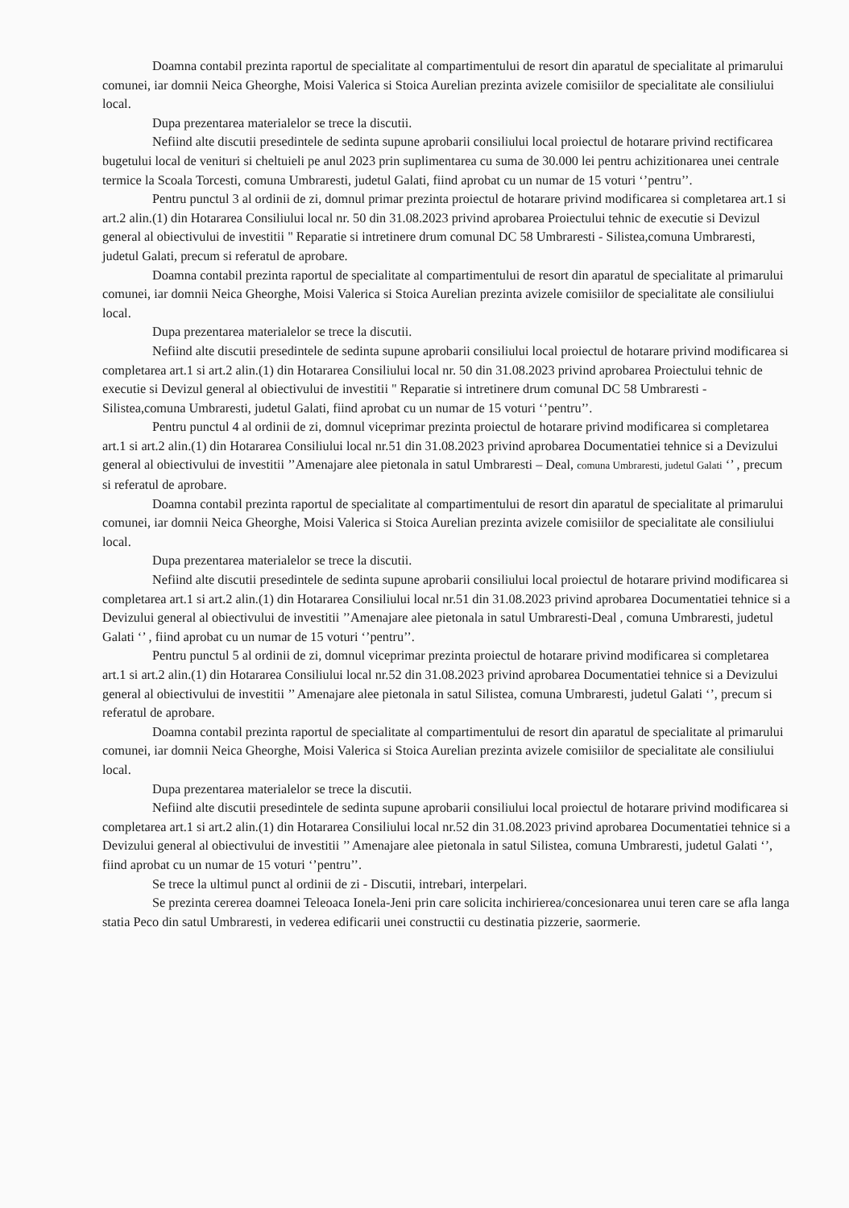Doamna contabil prezinta raportul de specialitate al compartimentului de resort din aparatul de specialitate al primarului comunei, iar domnii Neica Gheorghe, Moisi Valerica si Stoica Aurelian prezinta avizele comisiilor de specialitate ale consiliului local.
Dupa prezentarea materialelor se trece la discutii.
Nefiind alte discutii presedintele de sedinta supune aprobarii consiliului local proiectul de hotarare privind rectificarea bugetului local de venituri si cheltuieli pe anul 2023 prin suplimentarea cu suma de 30.000 lei pentru achizitionarea unei centrale termice la Scoala Torcesti, comuna Umbraresti, judetul Galati, fiind aprobat cu un numar de 15 voturi ‘’pentru’’.
Pentru punctul 3 al ordinii de zi, domnul primar prezinta proiectul de hotarare privind modificarea si completarea art.1 si art.2 alin.(1) din Hotararea Consiliului local nr. 50 din 31.08.2023 privind aprobarea Proiectului tehnic de executie si Devizul general al obiectivului de investitii " Reparatie si intretinere drum comunal DC 58 Umbraresti - Silistea,comuna Umbraresti, judetul Galati, precum si referatul de aprobare.
Doamna contabil prezinta raportul de specialitate al compartimentului de resort din aparatul de specialitate al primarului comunei, iar domnii Neica Gheorghe, Moisi Valerica si Stoica Aurelian prezinta avizele comisiilor de specialitate ale consiliului local.
Dupa prezentarea materialelor se trece la discutii.
Nefiind alte discutii presedintele de sedinta supune aprobarii consiliului local proiectul de hotarare privind modificarea si completarea art.1 si art.2 alin.(1) din Hotararea Consiliului local nr. 50 din 31.08.2023 privind aprobarea Proiectului tehnic de executie si Devizul general al obiectivului de investitii " Reparatie si intretinere drum comunal DC 58 Umbraresti - Silistea,comuna Umbraresti, judetul Galati, fiind aprobat cu un numar de 15 voturi ‘’pentru’’.
Pentru punctul 4 al ordinii de zi, domnul viceprimar prezinta proiectul de hotarare privind modificarea si completarea art.1 si art.2 alin.(1) din Hotararea Consiliului local nr.51 din 31.08.2023 privind aprobarea Documentatiei tehnice si a Devizului general al obiectivului de investitii ’’Amenajare alee pietonala in satul Umbraresti – Deal, comuna Umbraresti, judetul Galati ‘’ , precum si referatul de aprobare.
Doamna contabil prezinta raportul de specialitate al compartimentului de resort din aparatul de specialitate al primarului comunei, iar domnii Neica Gheorghe, Moisi Valerica si Stoica Aurelian prezinta avizele comisiilor de specialitate ale consiliului local.
Dupa prezentarea materialelor se trece la discutii.
Nefiind alte discutii presedintele de sedinta supune aprobarii consiliului local proiectul de hotarare privind modificarea si completarea art.1 si art.2 alin.(1) din Hotararea Consiliului local nr.51 din 31.08.2023 privind aprobarea Documentatiei tehnice si a Devizului general al obiectivului de investitii ’’Amenajare alee pietonala in satul Umbraresti-Deal , comuna Umbraresti, judetul Galati ‘’ , fiind aprobat cu un numar de 15 voturi ‘’pentru’’.
Pentru punctul 5 al ordinii de zi, domnul viceprimar prezinta proiectul de hotarare privind modificarea si completarea art.1 si art.2 alin.(1) din Hotararea Consiliului local nr.52 din 31.08.2023 privind aprobarea Documentatiei tehnice si a Devizului general al obiectivului de investitii ’’ Amenajare alee pietonala in satul Silistea, comuna Umbraresti, judetul Galati ‘’, precum si referatul de aprobare.
Doamna contabil prezinta raportul de specialitate al compartimentului de resort din aparatul de specialitate al primarului comunei, iar domnii Neica Gheorghe, Moisi Valerica si Stoica Aurelian prezinta avizele comisiilor de specialitate ale consiliului local.
Dupa prezentarea materialelor se trece la discutii.
Nefiind alte discutii presedintele de sedinta supune aprobarii consiliului local proiectul de hotarare privind modificarea si completarea art.1 si art.2 alin.(1) din Hotararea Consiliului local nr.52 din 31.08.2023 privind aprobarea Documentatiei tehnice si a Devizului general al obiectivului de investitii ’’ Amenajare alee pietonala in satul Silistea, comuna Umbraresti, judetul Galati ‘’, fiind aprobat cu un numar de 15 voturi ‘’pentru’’.
Se trece la ultimul punct al ordinii de zi - Discutii, intrebari, interpelari.
Se prezinta cererea doamnei Teleoaca Ionela-Jeni prin care solicita inchirierea/concesionarea unui teren care se afla langa statia Peco din satul Umbraresti, in vederea edificarii unei constructii cu destinatia pizzerie, saormerie.